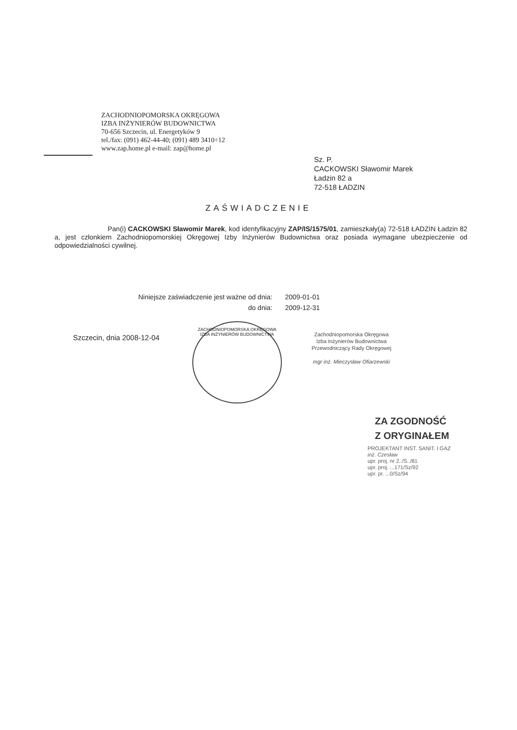ZACHODNIOPOMORSKA OKRĘGOWA
IZBA INŻYNIERÓW BUDOWNICTWA
70-656 Szczecin, ul. Energetyków 9
tel./fax: (091) 462-44-40; (091) 489 3410÷12
www.zap.home.pl e-mail: zap@home.pl
Sz. P.
CACKOWSKI Sławomir Marek
Ładzin 82 a
72-518 ŁADZIN
ZAŚWIADCZENIE
Pan(i) CACKOWSKI Sławomir Marek, kod identyfikacyjny ZAP/IS/1575/01, zamieszkały(a) 72-518 ŁADZIN Ładzin 82 a, jest członkiem Zachodniopomorskiej Okręgowej Izby Inżynierów Budownictwa oraz posiada wymagane ubezpieczenie od odpowiedzialności cywilnej.
| Niniejsze zaświadczenie jest ważne od dnia: | 2009-01-01 |
| do dnia: | 2009-12-31 |
Szczecin, dnia 2008-12-04
ZACHODNIOPOMORSKA OKRĘGOWA
IZBA INŻYNIERÓW BUDOWNICTWA
Zachodniopomorska Okręgowa
Izba Inżynierów Budownictwa
Przewodniczący Rady Okręgowej
mgr inż. Mieczysław Ofiarzewski
ZA ZGODNOŚĆ
Z ORYGINAŁEM
PROJEKTANT INST. SANIT. I GAZ
inż. Czesław
upr. proj. nr 2../S../81
upr. proj. ...171/Sz/92
upr. pr. ...0/Sz/94